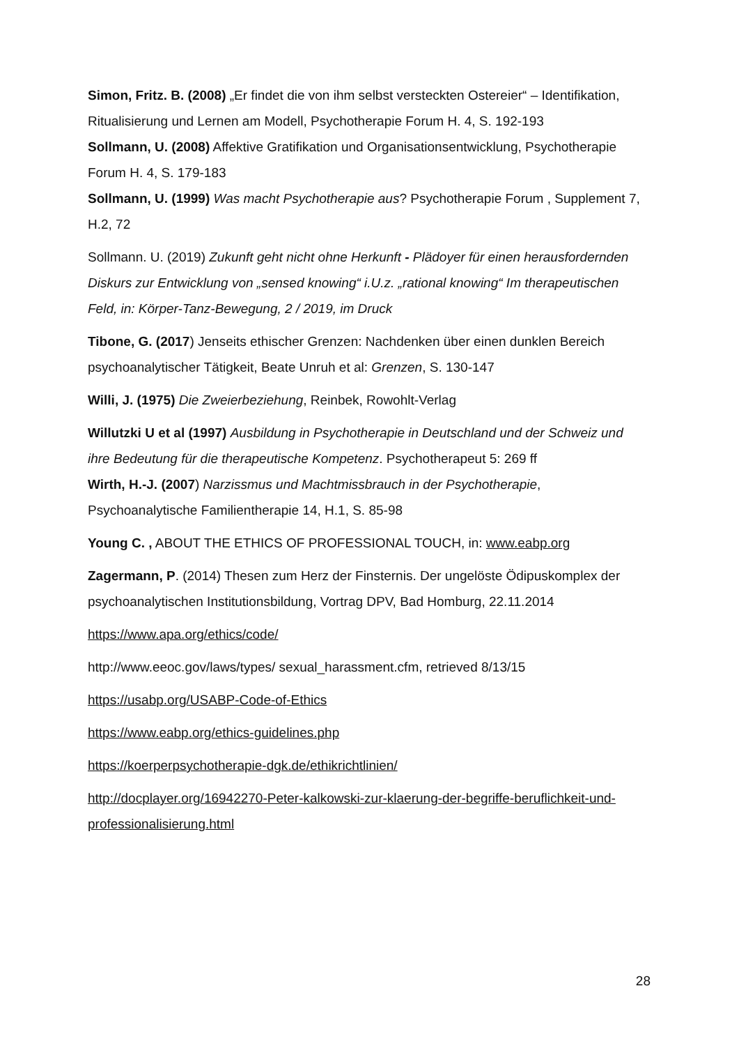Simon, Fritz. B. (2008) „Er findet die von ihm selbst versteckten Ostereier“ – Identifikation, Ritualisierung und Lernen am Modell, Psychotherapie Forum H. 4, S. 192-193
Sollmann, U. (2008) Affektive Gratifikation und Organisationsentwicklung, Psychotherapie Forum H. 4, S. 179-183
Sollmann, U. (1999) Was macht Psychotherapie aus? Psychotherapie Forum , Supplement 7, H.2, 72
Sollmann. U. (2019) Zukunft geht nicht ohne Herkunft - Plädoyer für einen herausfordernden Diskurs zur Entwicklung von „sensed knowing“ i.U.z. „rational knowing“ Im therapeutischen Feld, in: Körper-Tanz-Bewegung, 2 / 2019, im Druck
Tibone, G. (2017) Jenseits ethischer Grenzen: Nachdenken über einen dunklen Bereich psychoanalytischer Tätigkeit, Beate Unruh et al: Grenzen, S. 130-147
Willi, J. (1975) Die Zweierbeziehung, Reinbek, Rowohlt-Verlag
Willutzki U et al (1997) Ausbildung in Psychotherapie in Deutschland und der Schweiz und ihre Bedeutung für die therapeutische Kompetenz. Psychotherapeut 5: 269 ff
Wirth, H.-J. (2007) Narzissmus und Machtmissbrauch in der Psychotherapie, Psychoanalytische Familientherapie 14, H.1, S. 85-98
Young C. , ABOUT THE ETHICS OF PROFESSIONAL TOUCH, in: www.eabp.org
Zagermann, P. (2014) Thesen zum Herz der Finsternis. Der ungelöste Ödipuskomplex der psychoanalytischen Institutionsbildung, Vortrag DPV, Bad Homburg, 22.11.2014
https://www.apa.org/ethics/code/
http://www.eeoc.gov/laws/types/ sexual_harassment.cfm, retrieved 8/13/15
https://usabp.org/USABP-Code-of-Ethics
https://www.eabp.org/ethics-guidelines.php
https://koerperpsychotherapie-dgk.de/ethikrichtlinien/
http://docplayer.org/16942270-Peter-kalkowski-zur-klaerung-der-begriffe-beruflichkeit-und-professionalisierung.html
28